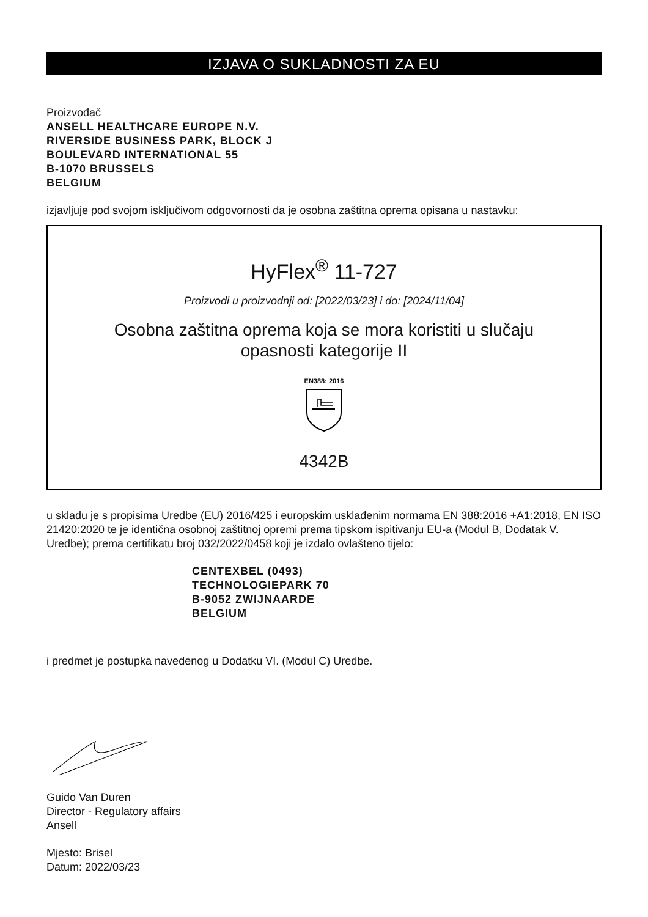IZJAVA O SUKLADNOSTI ZA EU
Proizvođač
ANSELL HEALTHCARE EUROPE N.V.
RIVERSIDE BUSINESS PARK, BLOCK J
BOULEVARD INTERNATIONAL 55
B-1070 BRUSSELS
BELGIUM
izjavljuje pod svojom isključivom odgovornosti da je osobna zaštitna oprema opisana u nastavku:
HyFlex<sup>®</sup> 11-727
Proizvodi u proizvodnji od: [2022/03/23] i do: [2024/11/04]
Osobna zaštitna oprema koja se mora koristiti u slučaju
opasnosti kategorije II
EN388: 2016
4342B
u skladu je s propisima Uredbe (EU) 2016/425 i europskim usklađenim normama EN 388:2016 +A1:2018, EN ISO 21420:2020 te je identična osobnoj zaštitnoj opremi prema tipskom ispitivanju EU-a (Modul B, Dodatak V. Uredbe); prema certifikatu broj 032/2022/0458 koji je izdalo ovlašteno tijelo:
CENTEXBEL (0493)
TECHNOLOGIEPARK 70
B-9052 ZWIJNAARDE
BELGIUM
i predmet je postupka navedenog u Dodatku VI. (Modul C) Uredbe.
Guido Van Duren
Director - Regulatory affairs
Ansell
Mjesto: Brisel
Datum: 2022/03/23